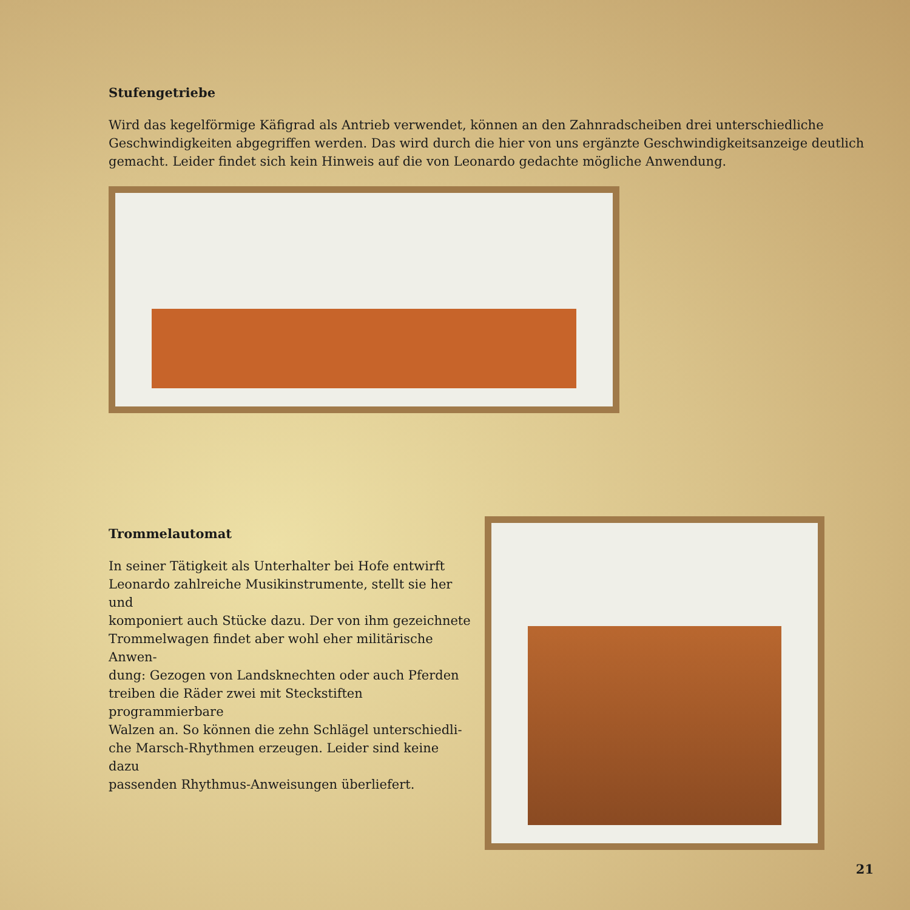Stufengetriebe
Wird das kegelförmige Käfigrad als Antrieb verwendet, können an den Zahnradscheiben drei unterschiedliche
Geschwindigkeiten abgegriffen werden. Das wird durch die hier von uns ergänzte Geschwindigkeitsanzeige deutlich
gemacht. Leider findet sich kein Hinweis auf die von Leonardo gedachte mögliche Anwendung.
Trommelautomat
In seiner Tätigkeit als Unterhalter bei Hofe entwirft
Leonardo zahlreiche Musikinstrumente, stellt sie her und
komponiert auch Stücke dazu. Der von ihm gezeichnete
Trommelwagen findet aber wohl eher militärische Anwen-
dung: Gezogen von Landsknechten oder auch Pferden
treiben die Räder zwei mit Steckstiften programmierbare
Walzen an. So können die zehn Schlägel unterschiedli-
che Marsch-Rhythmen erzeugen. Leider sind keine dazu
passenden Rhythmus-Anweisungen überliefert.
21